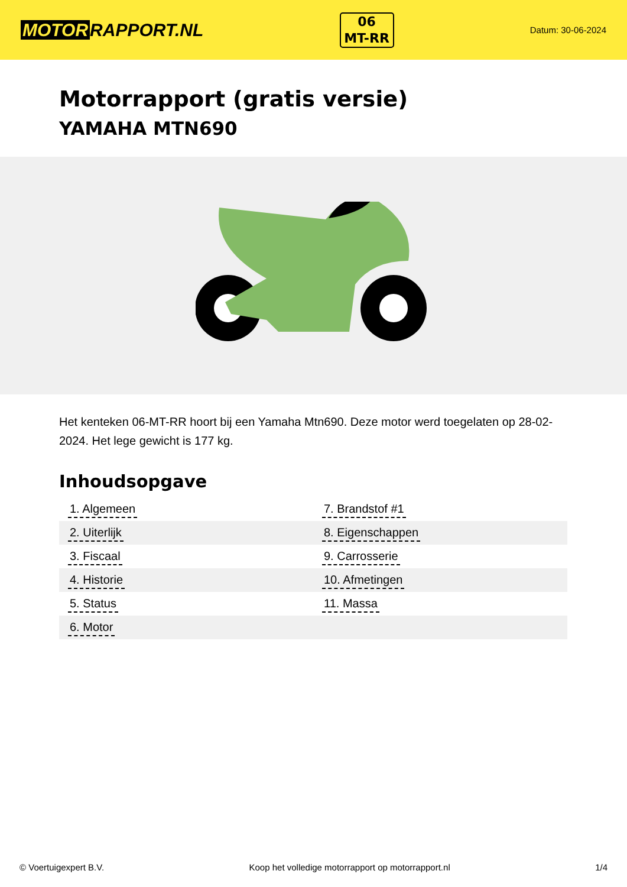MOTOR RAPPORT.NL
06
MT-RR
Datum: 30-06-2024
Motorrapport (gratis versie)
YAMAHA MTN690
Het kenteken 06-MT-RR hoort bij een Yamaha Mtn690. Deze motor werd toegelaten op 28-02-2024. Het lege gewicht is 177 kg.
Inhoudsopgave
| 1. Algemeen | 7. Brandstof #1 |
| 2. Uiterlijk | 8. Eigenschappen |
| 3. Fiscaal | 9. Carrosserie |
| 4. Historie | 10. Afmetingen |
| 5. Status | 11. Massa |
| 6. Motor | |
© Voertuigexpert B.V. Koop het volledige motorrapport op motorrapport.nl 1/4